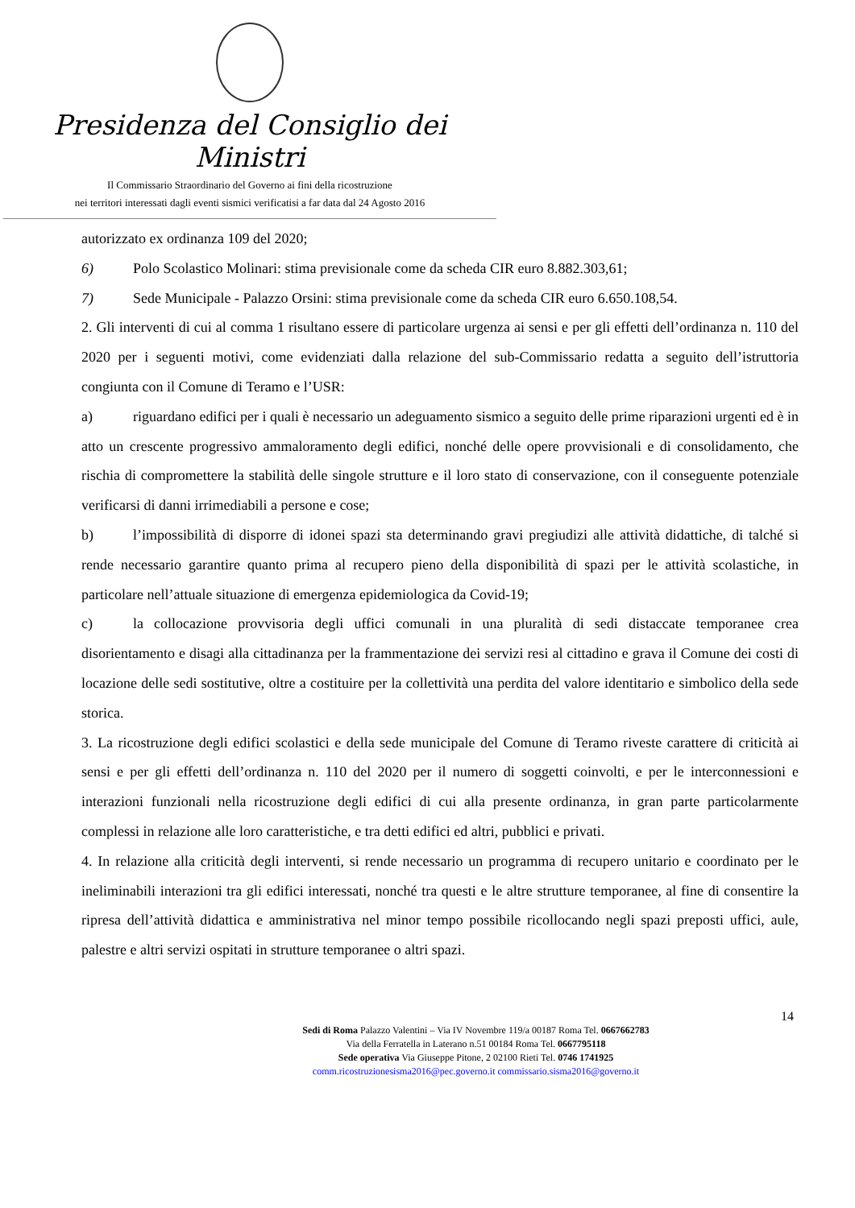Presidenza del Consiglio dei Ministri
Il Commissario Straordinario del Governo ai fini della ricostruzione
nei territori interessati dagli eventi sismici verificatisi a far data dal 24 Agosto 2016
autorizzato ex ordinanza 109 del 2020;
6) Polo Scolastico Molinari: stima previsionale come da scheda CIR euro 8.882.303,61;
7) Sede Municipale - Palazzo Orsini: stima previsionale come da scheda CIR euro 6.650.108,54.
2. Gli interventi di cui al comma 1 risultano essere di particolare urgenza ai sensi e per gli effetti dell’ordinanza n. 110 del 2020 per i seguenti motivi, come evidenziati dalla relazione del sub-Commissario redatta a seguito dell’istruttoria congiunta con il Comune di Teramo e l’USR:
a) riguardano edifici per i quali è necessario un adeguamento sismico a seguito delle prime riparazioni urgenti ed è in atto un crescente progressivo ammaloramento degli edifici, nonché delle opere provvisionali e di consolidamento, che rischia di compromettere la stabilità delle singole strutture e il loro stato di conservazione, con il conseguente potenziale verificarsi di danni irrimediabili a persone e cose;
b) l’impossibilità di disporre di idonei spazi sta determinando gravi pregiudizi alle attività didattiche, di talché si rende necessario garantire quanto prima al recupero pieno della disponibilità di spazi per le attività scolastiche, in particolare nell’attuale situazione di emergenza epidemiologica da Covid-19;
c) la collocazione provvisoria degli uffici comunali in una pluralità di sedi distaccate temporanee crea disorientamento e disagi alla cittadinanza per la frammentazione dei servizi resi al cittadino e grava il Comune dei costi di locazione delle sedi sostitutive, oltre a costituire per la collettività una perdita del valore identitario e simbolico della sede storica.
3. La ricostruzione degli edifici scolastici e della sede municipale del Comune di Teramo riveste carattere di criticità ai sensi e per gli effetti dell’ordinanza n. 110 del 2020 per il numero di soggetti coinvolti, e per le interconnessioni e interazioni funzionali nella ricostruzione degli edifici di cui alla presente ordinanza, in gran parte particolarmente complessi in relazione alle loro caratteristiche, e tra detti edifici ed altri, pubblici e privati.
4. In relazione alla criticità degli interventi, si rende necessario un programma di recupero unitario e coordinato per le ineliminabili interazioni tra gli edifici interessati, nonché tra questi e le altre strutture temporanee, al fine di consentire la ripresa dell’attività didattica e amministrativa nel minor tempo possibile ricollocando negli spazi preposti uffici, aule, palestre e altri servizi ospitati in strutture temporanee o altri spazi.
14
Sedi di Roma Palazzo Valentini – Via IV Novembre 119/a 00187 Roma Tel. 0667662783
Via della Ferratella in Laterano n.51 00184 Roma Tel. 0667795118
Sede operativa Via Giuseppe Pitone, 2 02100 Rieti Tel. 0746 1741925
comm.ricostruzionesisma2016@pec.governo.it commissario.sisma2016@governo.it